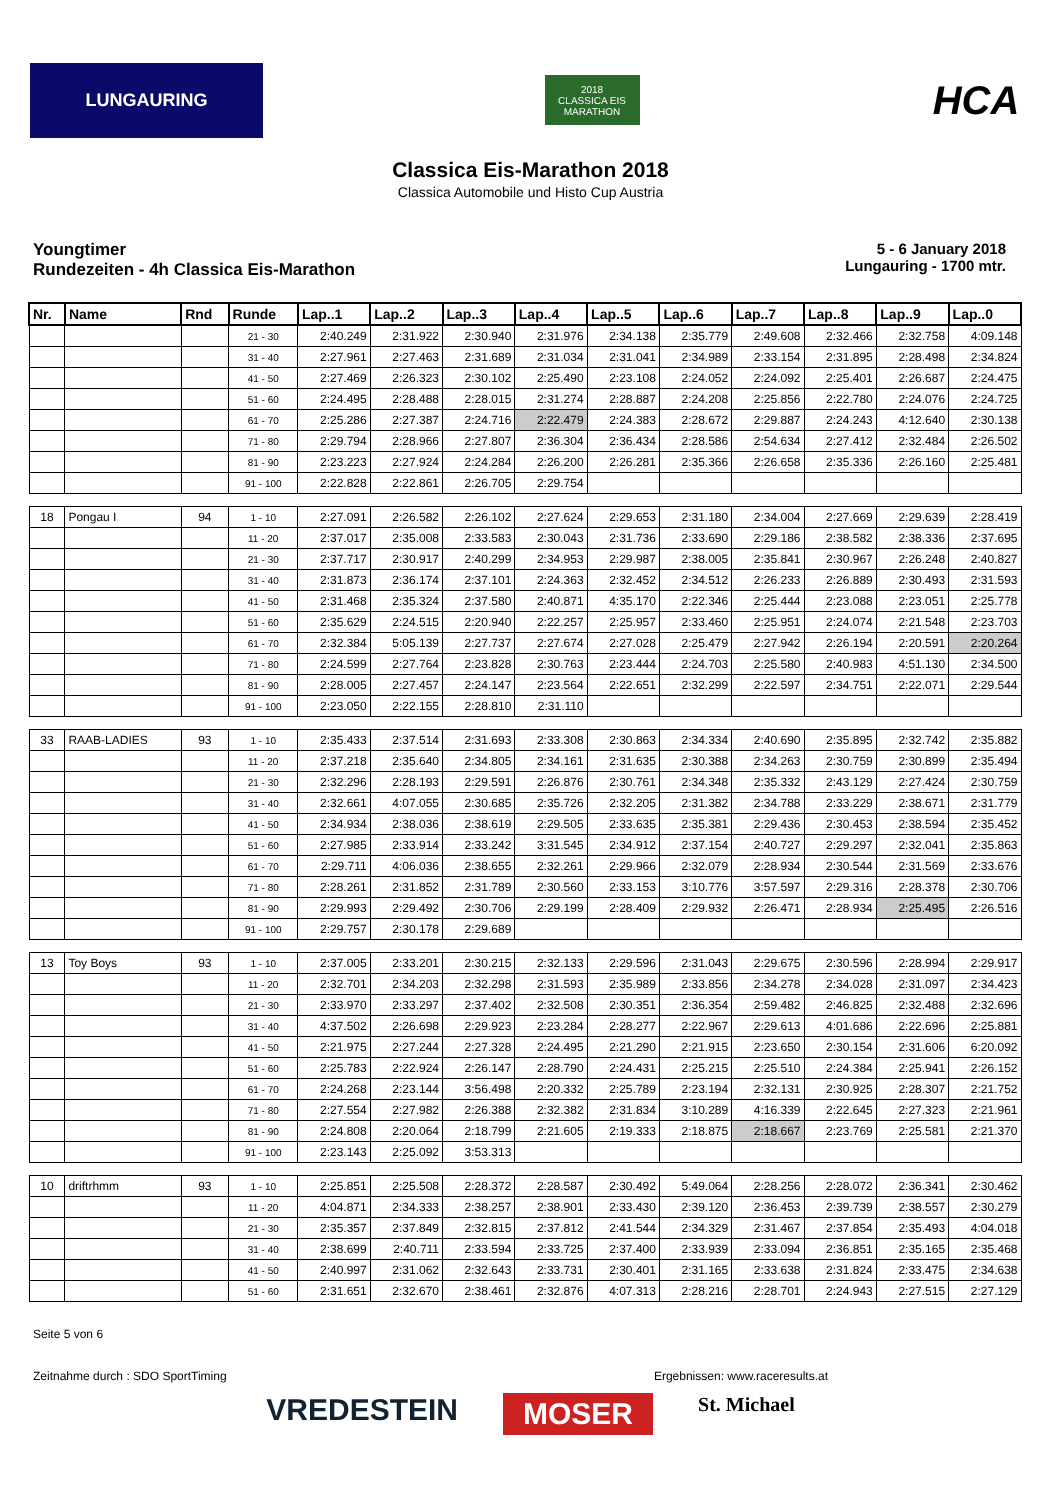LUNGAURING
2018
CLASSICA EIS MARATHON
HCA
Classica Eis-Marathon 2018
Classica Automobile und Histo Cup Austria
Youngtimer
Rundezeiten - 4h Classica Eis-Marathon
5 - 6 January 2018
Lungauring - 1700 mtr.
| Nr. | Name | Rnd | Runde | Lap..1 | Lap..2 | Lap..3 | Lap..4 | Lap..5 | Lap..6 | Lap..7 | Lap..8 | Lap..9 | Lap..0 |
| --- | --- | --- | --- | --- | --- | --- | --- | --- | --- | --- | --- | --- | --- |
| | | | 21 - 30 | 2:40.249 | 2:31.922 | 2:30.940 | 2:31.976 | 2:34.138 | 2:35.779 | 2:49.608 | 2:32.466 | 2:32.758 | 4:09.148 |
| | | | 31 - 40 | 2:27.961 | 2:27.463 | 2:31.689 | 2:31.034 | 2:31.041 | 2:34.989 | 2:33.154 | 2:31.895 | 2:28.498 | 2:34.824 |
| | | | 41 - 50 | 2:27.469 | 2:26.323 | 2:30.102 | 2:25.490 | 2:23.108 | 2:24.052 | 2:24.092 | 2:25.401 | 2:26.687 | 2:24.475 |
| | | | 51 - 60 | 2:24.495 | 2:28.488 | 2:28.015 | 2:31.274 | 2:28.887 | 2:24.208 | 2:25.856 | 2:22.780 | 2:24.076 | 2:24.725 |
| | | | 61 - 70 | 2:25.286 | 2:27.387 | 2:24.716 | 2:22.479 | 2:24.383 | 2:28.672 | 2:29.887 | 2:24.243 | 4:12.640 | 2:30.138 |
| | | | 71 - 80 | 2:29.794 | 2:28.966 | 2:27.807 | 2:36.304 | 2:36.434 | 2:28.586 | 2:54.634 | 2:27.412 | 2:32.484 | 2:26.502 |
| | | | 81 - 90 | 2:23.223 | 2:27.924 | 2:24.284 | 2:26.200 | 2:26.281 | 2:35.366 | 2:26.658 | 2:35.336 | 2:26.160 | 2:25.481 |
| | | | 91 - 100 | 2:22.828 | 2:22.861 | 2:26.705 | 2:29.754 | | | | | | |
| 18 | Pongau I | 94 | 1 - 10 | 2:27.091 | 2:26.582 | 2:26.102 | 2:27.624 | 2:29.653 | 2:31.180 | 2:34.004 | 2:27.669 | 2:29.639 | 2:28.419 |
| | | | 11 - 20 | 2:37.017 | 2:35.008 | 2:33.583 | 2:30.043 | 2:31.736 | 2:33.690 | 2:29.186 | 2:38.582 | 2:38.336 | 2:37.695 |
| | | | 21 - 30 | 2:37.717 | 2:30.917 | 2:40.299 | 2:34.953 | 2:29.987 | 2:38.005 | 2:35.841 | 2:30.967 | 2:26.248 | 2:40.827 |
| | | | 31 - 40 | 2:31.873 | 2:36.174 | 2:37.101 | 2:24.363 | 2:32.452 | 2:34.512 | 2:26.233 | 2:26.889 | 2:30.493 | 2:31.593 |
| | | | 41 - 50 | 2:31.468 | 2:35.324 | 2:37.580 | 2:40.871 | 4:35.170 | 2:22.346 | 2:25.444 | 2:23.088 | 2:23.051 | 2:25.778 |
| | | | 51 - 60 | 2:35.629 | 2:24.515 | 2:20.940 | 2:22.257 | 2:25.957 | 2:33.460 | 2:25.951 | 2:24.074 | 2:21.548 | 2:23.703 |
| | | | 61 - 70 | 2:32.384 | 5:05.139 | 2:27.737 | 2:27.674 | 2:27.028 | 2:25.479 | 2:27.942 | 2:26.194 | 2:20.591 | 2:20.264 |
| | | | 71 - 80 | 2:24.599 | 2:27.764 | 2:23.828 | 2:30.763 | 2:23.444 | 2:24.703 | 2:25.580 | 2:40.983 | 4:51.130 | 2:34.500 |
| | | | 81 - 90 | 2:28.005 | 2:27.457 | 2:24.147 | 2:23.564 | 2:22.651 | 2:32.299 | 2:22.597 | 2:34.751 | 2:22.071 | 2:29.544 |
| | | | 91 - 100 | 2:23.050 | 2:22.155 | 2:28.810 | 2:31.110 | | | | | | |
| 33 | RAAB-LADIES | 93 | 1 - 10 | 2:35.433 | 2:37.514 | 2:31.693 | 2:33.308 | 2:30.863 | 2:34.334 | 2:40.690 | 2:35.895 | 2:32.742 | 2:35.882 |
| | | | 11 - 20 | 2:37.218 | 2:35.640 | 2:34.805 | 2:34.161 | 2:31.635 | 2:30.388 | 2:34.263 | 2:30.759 | 2:30.899 | 2:35.494 |
| | | | 21 - 30 | 2:32.296 | 2:28.193 | 2:29.591 | 2:26.876 | 2:30.761 | 2:34.348 | 2:35.332 | 2:43.129 | 2:27.424 | 2:30.759 |
| | | | 31 - 40 | 2:32.661 | 4:07.055 | 2:30.685 | 2:35.726 | 2:32.205 | 2:31.382 | 2:34.788 | 2:33.229 | 2:38.671 | 2:31.779 |
| | | | 41 - 50 | 2:34.934 | 2:38.036 | 2:38.619 | 2:29.505 | 2:33.635 | 2:35.381 | 2:29.436 | 2:30.453 | 2:38.594 | 2:35.452 |
| | | | 51 - 60 | 2:27.985 | 2:33.914 | 2:33.242 | 3:31.545 | 2:34.912 | 2:37.154 | 2:40.727 | 2:29.297 | 2:32.041 | 2:35.863 |
| | | | 61 - 70 | 2:29.711 | 4:06.036 | 2:38.655 | 2:32.261 | 2:29.966 | 2:32.079 | 2:28.934 | 2:30.544 | 2:31.569 | 2:33.676 |
| | | | 71 - 80 | 2:28.261 | 2:31.852 | 2:31.789 | 2:30.560 | 2:33.153 | 3:10.776 | 3:57.597 | 2:29.316 | 2:28.378 | 2:30.706 |
| | | | 81 - 90 | 2:29.993 | 2:29.492 | 2:30.706 | 2:29.199 | 2:28.409 | 2:29.932 | 2:26.471 | 2:28.934 | 2:25.495 | 2:26.516 |
| | | | 91 - 100 | 2:29.757 | 2:30.178 | 2:29.689 | | | | | | | |
| 13 | Toy Boys | 93 | 1 - 10 | 2:37.005 | 2:33.201 | 2:30.215 | 2:32.133 | 2:29.596 | 2:31.043 | 2:29.675 | 2:30.596 | 2:28.994 | 2:29.917 |
| | | | 11 - 20 | 2:32.701 | 2:34.203 | 2:32.298 | 2:31.593 | 2:35.989 | 2:33.856 | 2:34.278 | 2:34.028 | 2:31.097 | 2:34.423 |
| | | | 21 - 30 | 2:33.970 | 2:33.297 | 2:37.402 | 2:32.508 | 2:30.351 | 2:36.354 | 2:59.482 | 2:46.825 | 2:32.488 | 2:32.696 |
| | | | 31 - 40 | 4:37.502 | 2:26.698 | 2:29.923 | 2:23.284 | 2:28.277 | 2:22.967 | 2:29.613 | 4:01.686 | 2:22.696 | 2:25.881 |
| | | | 41 - 50 | 2:21.975 | 2:27.244 | 2:27.328 | 2:24.495 | 2:21.290 | 2:21.915 | 2:23.650 | 2:30.154 | 2:31.606 | 6:20.092 |
| | | | 51 - 60 | 2:25.783 | 2:22.924 | 2:26.147 | 2:28.790 | 2:24.431 | 2:25.215 | 2:25.510 | 2:24.384 | 2:25.941 | 2:26.152 |
| | | | 61 - 70 | 2:24.268 | 2:23.144 | 3:56.498 | 2:20.332 | 2:25.789 | 2:23.194 | 2:32.131 | 2:30.925 | 2:28.307 | 2:21.752 |
| | | | 71 - 80 | 2:27.554 | 2:27.982 | 2:26.388 | 2:32.382 | 2:31.834 | 3:10.289 | 4:16.339 | 2:22.645 | 2:27.323 | 2:21.961 |
| | | | 81 - 90 | 2:24.808 | 2:20.064 | 2:18.799 | 2:21.605 | 2:19.333 | 2:18.875 | 2:18.667 | 2:23.769 | 2:25.581 | 2:21.370 |
| | | | 91 - 100 | 2:23.143 | 2:25.092 | 3:53.313 | | | | | | | |
| 10 | driftrhmm | 93 | 1 - 10 | 2:25.851 | 2:25.508 | 2:28.372 | 2:28.587 | 2:30.492 | 5:49.064 | 2:28.256 | 2:28.072 | 2:36.341 | 2:30.462 |
| | | | 11 - 20 | 4:04.871 | 2:34.333 | 2:38.257 | 2:38.901 | 2:33.430 | 2:39.120 | 2:36.453 | 2:39.739 | 2:38.557 | 2:30.279 |
| | | | 21 - 30 | 2:35.357 | 2:37.849 | 2:32.815 | 2:37.812 | 2:41.544 | 2:34.329 | 2:31.467 | 2:37.854 | 2:35.493 | 4:04.018 |
| | | | 31 - 40 | 2:38.699 | 2:40.711 | 2:33.594 | 2:33.725 | 2:37.400 | 2:33.939 | 2:33.094 | 2:36.851 | 2:35.165 | 2:35.468 |
| | | | 41 - 50 | 2:40.997 | 2:31.062 | 2:32.643 | 2:33.731 | 2:30.401 | 2:31.165 | 2:33.638 | 2:31.824 | 2:33.475 | 2:34.638 |
| | | | 51 - 60 | 2:31.651 | 2:32.670 | 2:38.461 | 2:32.876 | 4:07.313 | 2:28.216 | 2:28.701 | 2:24.943 | 2:27.515 | 2:27.129 |
Seite 5 von 6
Zeitnahme durch : SDO SportTiming Ergebnissen: www.raceresults.at
VREDESTEIN MOSER St. Michael